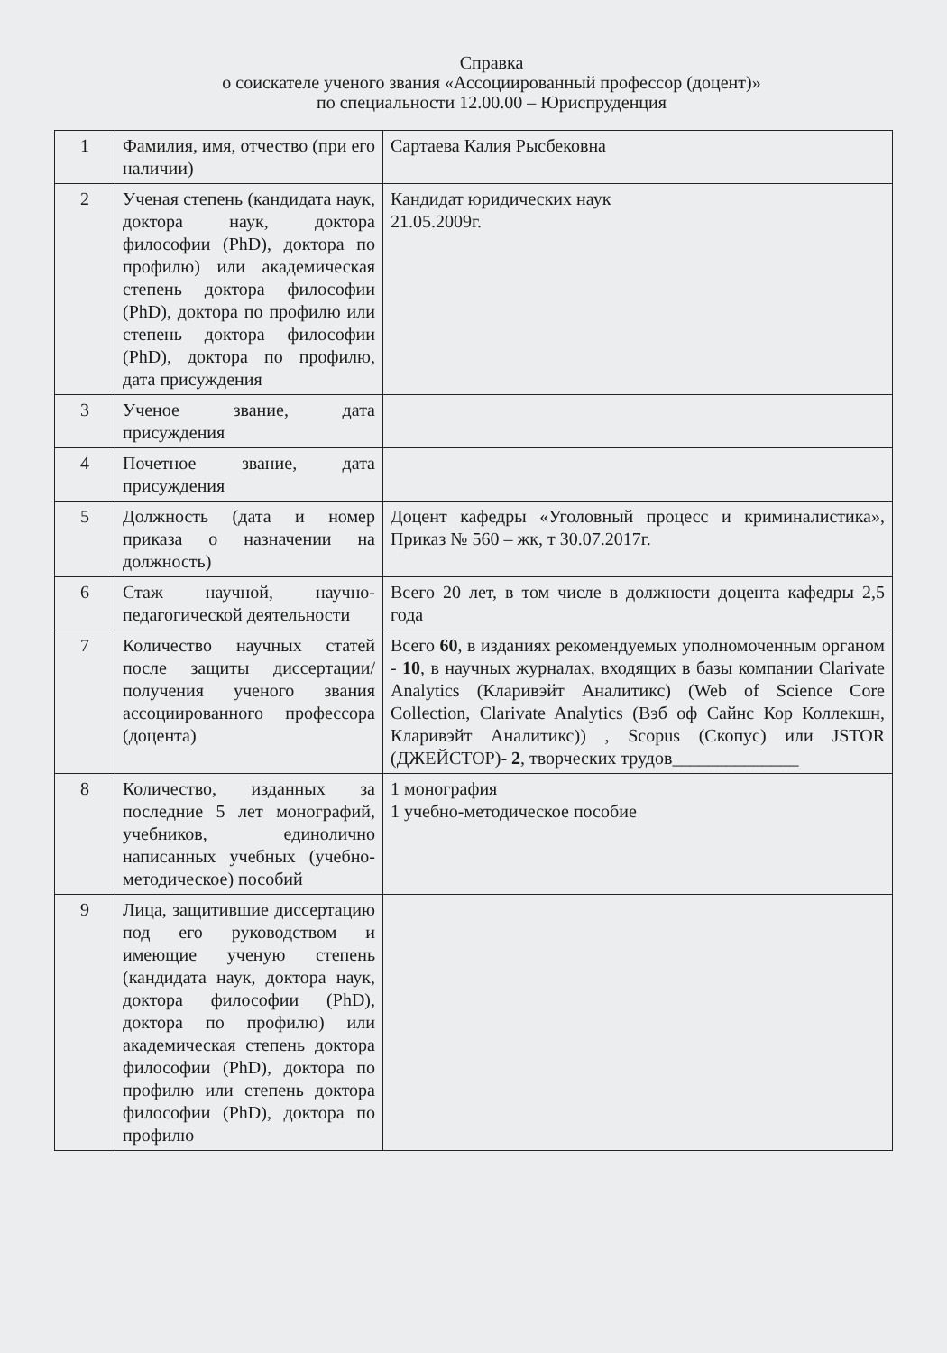Справка
о соискателе ученого звания «Ассоциированный профессор (доцент)»
по специальности 12.00.00 – Юриспруденция
| 1 | Фамилия, имя, отчество (при его наличии) | Сартаева Калия Рысбековна |
| 2 | Ученая степень (кандидата наук, доктора наук, доктора философии (PhD), доктора по профилю) или академическая степень доктора философии (PhD), доктора по профилю или степень доктора философии (PhD), доктора по профилю, дата присуждения | Кандидат юридических наук 21.05.2009г. |
| 3 | Ученое звание, дата присуждения | |
| 4 | Почетное звание, дата присуждения | |
| 5 | Должность (дата и номер приказа о назначении на должность) | Доцент кафедры «Уголовный процесс и криминалистика», Приказ № 560 – жк, т 30.07.2017г. |
| 6 | Стаж научной, научно-педагогической деятельности | Всего 20 лет, в том числе в должности доцента кафедры 2,5 года |
| 7 | Количество научных статей после защиты диссертации/получения ученого звания ассоциированного профессора (доцента) | Всего 60 , в изданиях рекомендуемых уполномоченным органом - 10 , в научных журналах, входящих в базы компании Clarivate Analytics (Кларивэйт Аналитикс) (Web of Science Core Collection, Clarivate Analytics (Вэб оф Сайнс Кор Коллекшн, Кларивэйт Аналитикс)) , Scopus (Скопус) или JSTOR (ДЖЕЙСТОР)- 2 , творческих трудов______________ |
| 8 | Количество, изданных за последние 5 лет монографий, учебников, единолично написанных учебных (учебно-методическое) пособий | 1 монография 1 учебно-методическое пособие |
| 9 | Лица, защитившие диссертацию под его руководством и имеющие ученую степень (кандидата наук, доктора наук, доктора философии (PhD), доктора по профилю) или академическая степень доктора философии (PhD), доктора по профилю или степень доктора философии (PhD), доктора по профилю | |